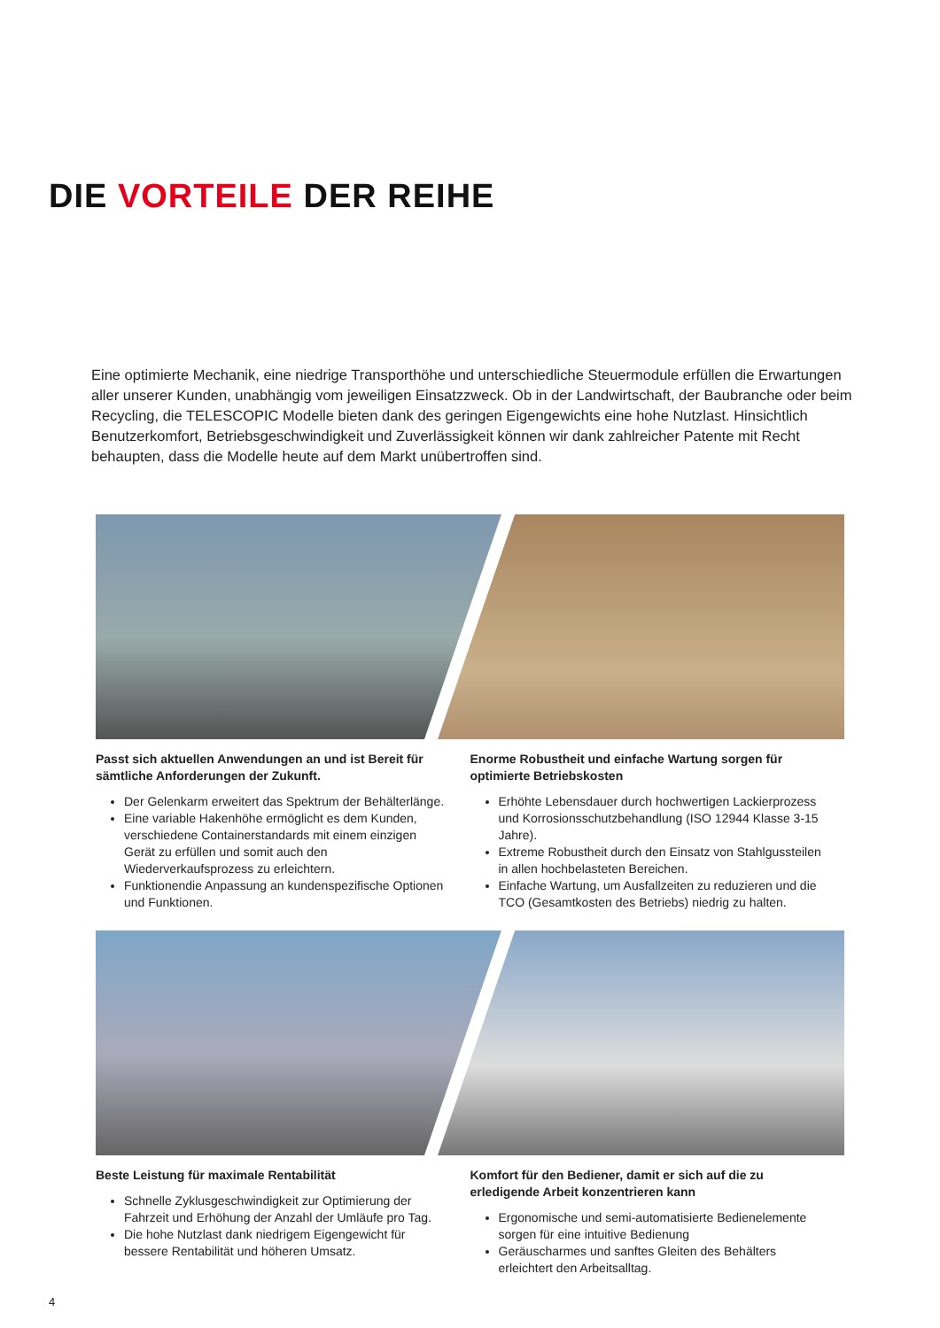DIE VORTEILE DER REIHE
Eine optimierte Mechanik, eine niedrige Transporthöhe und unterschiedliche Steuermodule erfüllen die Erwartungen aller unserer Kunden, unabhängig vom jeweiligen Einsatzzweck. Ob in der Landwirtschaft, der Baubranche oder beim Recycling, die TELESCOPIC Modelle bieten dank des geringen Eigengewichts eine hohe Nutzlast. Hinsichtlich Benutzerkomfort, Betriebsgeschwindigkeit und Zuverlässigkeit können wir dank zahlreicher Patente mit Recht behaupten, dass die Modelle heute auf dem Markt unübertroffen sind.
Passt sich aktuellen Anwendungen an und ist Bereit für sämtliche Anforderungen der Zukunft.
Der Gelenkarm erweitert das Spektrum der Behälterlänge.
Eine variable Hakenhöhe ermöglicht es dem Kunden, verschiedene Containerstandards mit einem einzigen Gerät zu erfüllen und somit auch den Wiederverkaufsprozess zu erleichtern.
Funktionendie Anpassung an kundenspezifische Optionen und Funktionen.
Enorme Robustheit und einfache Wartung sorgen für optimierte Betriebskosten
Erhöhte Lebensdauer durch hochwertigen Lackierprozess und Korrosionsschutzbehandlung (ISO 12944 Klasse 3-15 Jahre).
Extreme Robustheit durch den Einsatz von Stahlgussteilen in allen hochbelasteten Bereichen.
Einfache Wartung, um Ausfallzeiten zu reduzieren und die TCO (Gesamtkosten des Betriebs) niedrig zu halten.
Beste Leistung für maximale Rentabilität
Schnelle Zyklusgeschwindigkeit zur Optimierung der Fahrzeit und Erhöhung der Anzahl der Umläufe pro Tag.
Die hohe Nutzlast dank niedrigem Eigengewicht für bessere Rentabilität und höheren Umsatz.
Komfort für den Bediener, damit er sich auf die zu erledigende Arbeit konzentrieren kann
Ergonomische und semi-automatisierte Bedienelemente sorgen für eine intuitive Bedienung
Geräuscharmes und sanftes Gleiten des Behälters erleichtert den Arbeitsalltag.
4